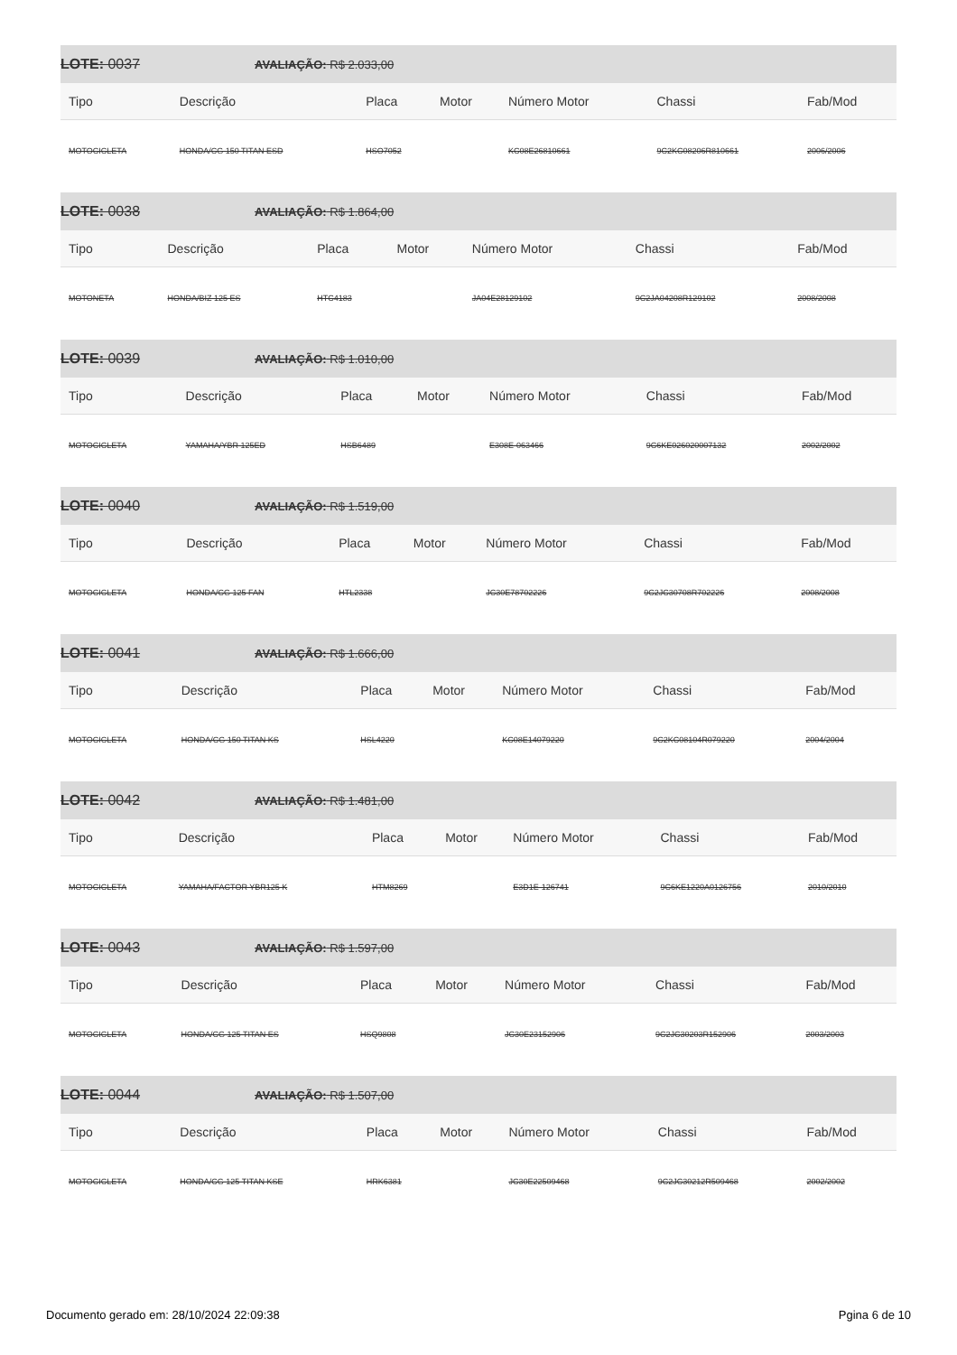LOTE: 0037 AVALIAÇÃO: R$ 2.033,00
| Tipo | Descrição | Placa | Motor | Número Motor | Chassi | Fab/Mod |
| --- | --- | --- | --- | --- | --- | --- |
| MOTOCICLETA | HONDA/CG 150 TITAN ESD | HSO7052 | | KC08E26810661 | 9C2KC08206R810661 | 2006/2006 |
LOTE: 0038 AVALIAÇÃO: R$ 1.864,00
| Tipo | Descrição | Placa | Motor | Número Motor | Chassi | Fab/Mod |
| --- | --- | --- | --- | --- | --- | --- |
| MOTONETA | HONDA/BIZ 125 ES | HTC4183 | | JA04E28129102 | 9C2JA04208R129102 | 2008/2008 |
LOTE: 0039 AVALIAÇÃO: R$ 1.010,00
| Tipo | Descrição | Placa | Motor | Número Motor | Chassi | Fab/Mod |
| --- | --- | --- | --- | --- | --- | --- |
| MOTOCICLETA | YAMAHA/YBR 125ED | HSB6489 | | E308E-063466 | 9C6KE026020007132 | 2002/2002 |
LOTE: 0040 AVALIAÇÃO: R$ 1.519,00
| Tipo | Descrição | Placa | Motor | Número Motor | Chassi | Fab/Mod |
| --- | --- | --- | --- | --- | --- | --- |
| MOTOCICLETA | HONDA/CG 125 FAN | HTL2338 | | JC30E78702226 | 9C2JC30708R702226 | 2008/2008 |
LOTE: 0041 AVALIAÇÃO: R$ 1.666,00
| Tipo | Descrição | Placa | Motor | Número Motor | Chassi | Fab/Mod |
| --- | --- | --- | --- | --- | --- | --- |
| MOTOCICLETA | HONDA/CG 150 TITAN KS | HSL4220 | | KC08E14079220 | 9C2KC08104R079220 | 2004/2004 |
LOTE: 0042 AVALIAÇÃO: R$ 1.481,00
| Tipo | Descrição | Placa | Motor | Número Motor | Chassi | Fab/Mod |
| --- | --- | --- | --- | --- | --- | --- |
| MOTOCICLETA | YAMAHA/FACTOR YBR125 K | HTM8269 | | E3D1E-126741 | 9C6KE1220A0126756 | 2010/2010 |
LOTE: 0043 AVALIAÇÃO: R$ 1.597,00
| Tipo | Descrição | Placa | Motor | Número Motor | Chassi | Fab/Mod |
| --- | --- | --- | --- | --- | --- | --- |
| MOTOCICLETA | HONDA/CG 125 TITAN ES | HSQ9808 | | JC30E23152906 | 9C2JC30203R152906 | 2003/2003 |
LOTE: 0044 AVALIAÇÃO: R$ 1.507,00
| Tipo | Descrição | Placa | Motor | Número Motor | Chassi | Fab/Mod |
| --- | --- | --- | --- | --- | --- | --- |
| MOTOCICLETA | HONDA/CG 125 TITAN KSE | HRK6381 | | JC30E22509468 | 9C2JC30212R509468 | 2002/2002 |
Documento gerado em: 28/10/2024 22:09:38 Pgina 6 de 10